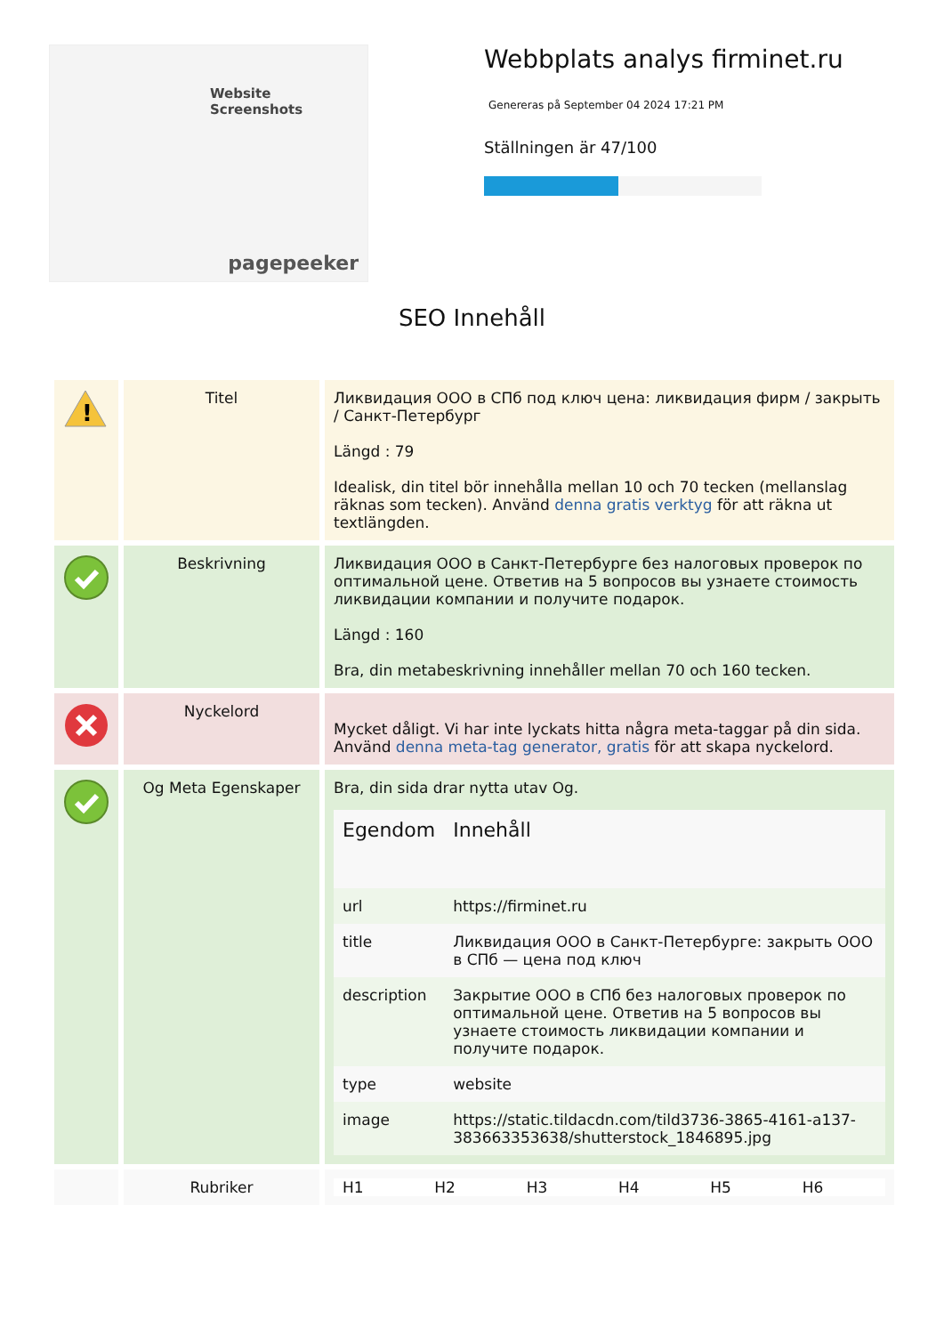Website Screenshots
pagepeeker
Webbplats analys firminet.ru
Genereras på September 04 2024 17:21 PM
Ställningen är 47/100
SEO Innehåll
| ! | Titel | Ликвидация ООО в СПб под ключ цена: ликвидация фирм / закрыть / Санкт-Петербург Längd : 79 Idealisk, din titel bör innehålla mellan 10 och 70 tecken (mellanslag räknas som tecken). Använd denna gratis verktyg för att räkna ut textlängden. |
| | Beskrivning | Ликвидация ООО в Санкт-Петербурге без налоговых проверок по оптимальной цене. Ответив на 5 вопросов вы узнаете стоимость ликвидации компании и получите подарок. Längd : 160 Bra, din metabeskrivning innehåller mellan 70 och 160 tecken. |
| | Nyckelord | Mycket dåligt. Vi har inte lyckats hitta några meta-taggar på din sida. Använd denna meta-tag generator, gratis för att skapa nyckelord. |
| | Og Meta Egenskaper | Bra, din sida drar nytta utav Og. / Egendom / Innehåll / / --- / --- / / url / https://firminet.ru / / title / Ликвидация ООО в Санкт-Петербурге: закрыть ООО в СПб — цена под ключ / / description / Закрытие ООО в СПб без налоговых проверок по оптимальной цене. Ответив на 5 вопросов вы узнаете стоимость ликвидации компании и получите подарок. / / type / website / / image / https://static.tildacdn.com/tild3736-3865-4161-a137-383663353638/shutterstock_1846895.jpg / |
| | Rubriker | / H1 / H2 / H3 / H4 / H5 / H6 / |